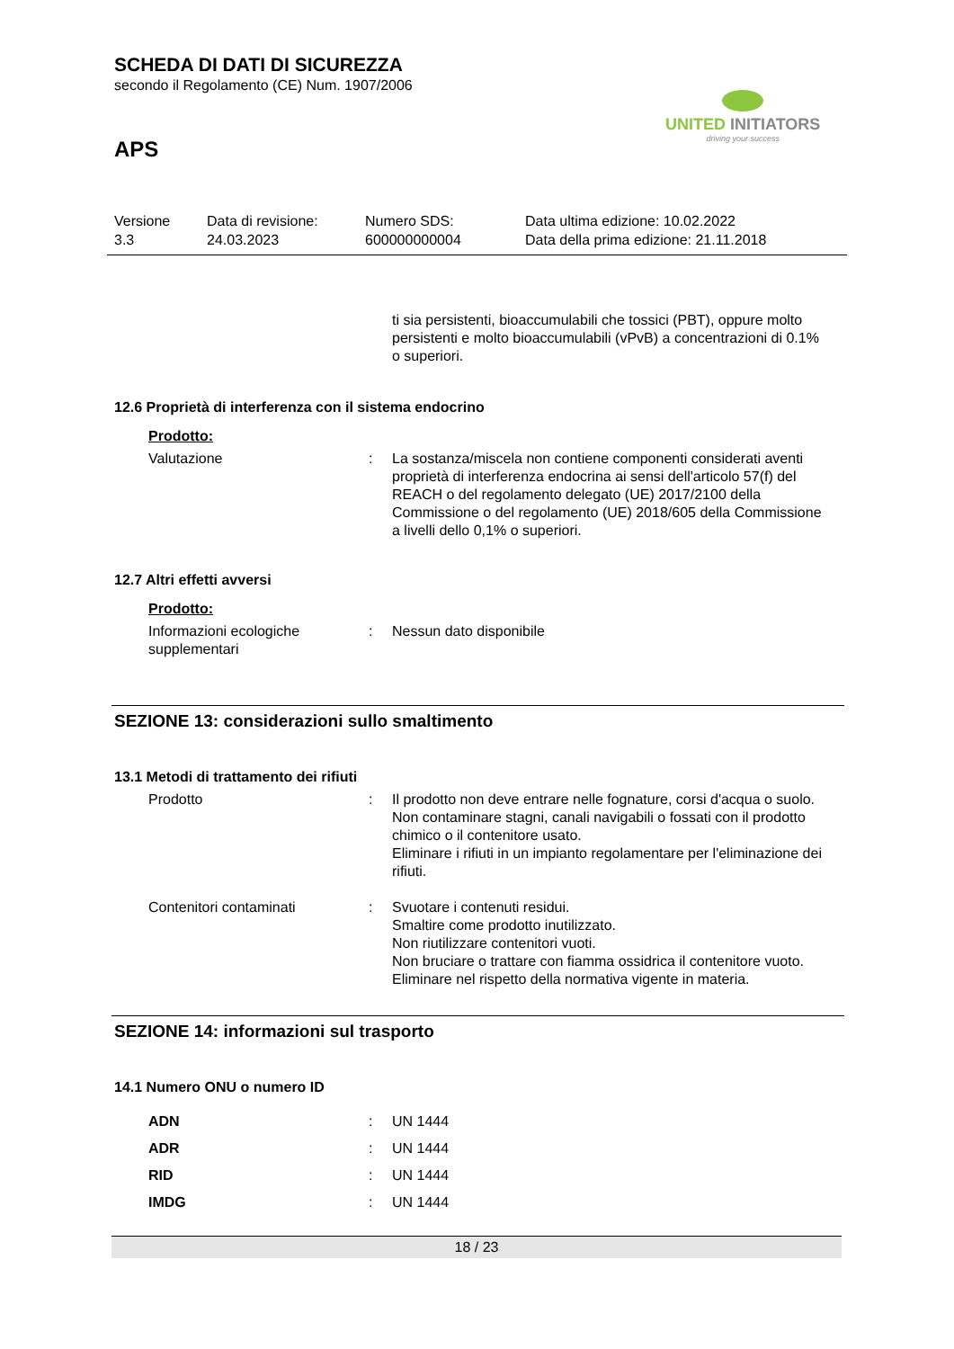SCHEDA DI DATI DI SICUREZZA
secondo il Regolamento (CE) Num. 1907/2006
APS
UNITED INITIATORS
driving your success
Versione
3.3
Data di revisione:
24.03.2023
Numero SDS:
600000000004
Data ultima edizione: 10.02.2022
Data della prima edizione: 21.11.2018
ti sia persistenti, bioaccumulabili che tossici (PBT), oppure molto persistenti e molto bioaccumulabili (vPvB) a concentrazioni di 0.1% o superiori.
12.6 Proprietà di interferenza con il sistema endocrino
Prodotto:
Valutazione : La sostanza/miscela non contiene componenti considerati aventi proprietà di interferenza endocrina ai sensi dell'articolo 57(f) del REACH o del regolamento delegato (UE) 2017/2100 della Commissione o del regolamento (UE) 2018/605 della Commissione a livelli dello 0,1% o superiori.
12.7 Altri effetti avversi
Prodotto:
Informazioni ecologiche supplementari
: Nessun dato disponibile
SEZIONE 13: considerazioni sullo smaltimento
13.1 Metodi di trattamento dei rifiuti
Prodotto : Il prodotto non deve entrare nelle fognature, corsi d'acqua o suolo.
Non contaminare stagni, canali navigabili o fossati con il prodotto chimico o il contenitore usato.
Eliminare i rifiuti in un impianto regolamentare per l'eliminazione dei rifiuti.
Contenitori contaminati : Svuotare i contenuti residui.
Smaltire come prodotto inutilizzato.
Non riutilizzare contenitori vuoti.
Non bruciare o trattare con fiamma ossidrica il contenitore vuoto.
Eliminare nel rispetto della normativa vigente in materia.
SEZIONE 14: informazioni sul trasporto
14.1 Numero ONU o numero ID
ADN : UN 1444
ADR : UN 1444
RID : UN 1444
IMDG : UN 1444
18 / 23